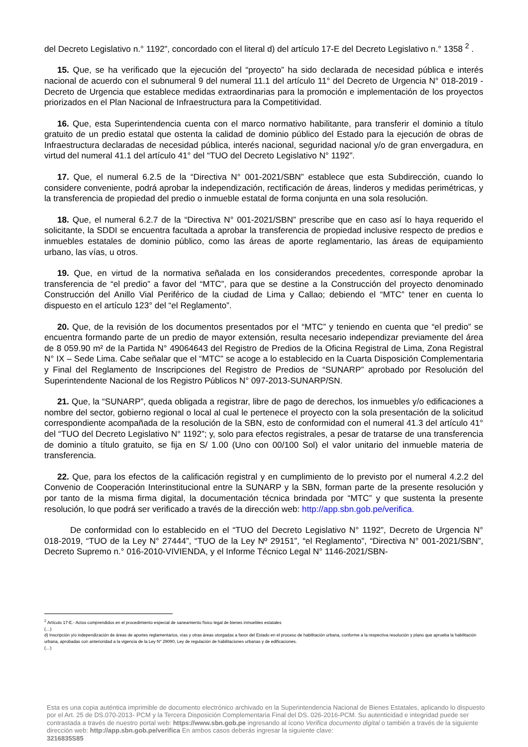del Decreto Legislativo n.° 1192”, concordado con el literal d) del artículo 17-E del Decreto Legislativo n.° 1358 <sup>2</sup> .
15. Que, se ha verificado que la ejecución del “proyecto” ha sido declarada de necesidad pública e interés nacional de acuerdo con el subnumeral 9 del numeral 11.1 del artículo 11° del Decreto de Urgencia N° 018-2019 - Decreto de Urgencia que establece medidas extraordinarias para la promoción e implementación de los proyectos priorizados en el Plan Nacional de Infraestructura para la Competitividad.
16. Que, esta Superintendencia cuenta con el marco normativo habilitante, para transferir el dominio a título gratuito de un predio estatal que ostenta la calidad de dominio público del Estado para la ejecución de obras de Infraestructura declaradas de necesidad pública, interés nacional, seguridad nacional y/o de gran envergadura, en virtud del numeral 41.1 del artículo 41° del “TUO del Decreto Legislativo N° 1192”.
17. Que, el numeral 6.2.5 de la “Directiva N° 001-2021/SBN” establece que esta Subdirección, cuando lo considere conveniente, podrá aprobar la independización, rectificación de áreas, linderos y medidas perimétricas, y la transferencia de propiedad del predio o inmueble estatal de forma conjunta en una sola resolución.
18. Que, el numeral 6.2.7 de la “Directiva N° 001-2021/SBN” prescribe que en caso así lo haya requerido el solicitante, la SDDI se encuentra facultada a aprobar la transferencia de propiedad inclusive respecto de predios e inmuebles estatales de dominio público, como las áreas de aporte reglamentario, las áreas de equipamiento urbano, las vías, u otros.
19. Que, en virtud de la normativa señalada en los considerandos precedentes, corresponde aprobar la transferencia de “el predio” a favor del “MTC”, para que se destine a la Construcción del proyecto denominado Construcción del Anillo Vial Periférico de la ciudad de Lima y Callao; debiendo el “MTC” tener en cuenta lo dispuesto en el artículo 123° del “el Reglamento”.
20. Que, de la revisión de los documentos presentados por el “MTC” y teniendo en cuenta que “el predio” se encuentra formando parte de un predio de mayor extensión, resulta necesario independizar previamente del área de 8 059.90 m² de la Partida N° 49064643 del Registro de Predios de la Oficina Registral de Lima, Zona Registral N° IX – Sede Lima. Cabe señalar que el “MTC” se acoge a lo establecido en la Cuarta Disposición Complementaria y Final del Reglamento de Inscripciones del Registro de Predios de “SUNARP” aprobado por Resolución del Superintendente Nacional de los Registro Públicos N° 097-2013-SUNARP/SN.
21. Que, la “SUNARP”, queda obligada a registrar, libre de pago de derechos, los inmuebles y/o edificaciones a nombre del sector, gobierno regional o local al cual le pertenece el proyecto con la sola presentación de la solicitud correspondiente acompañada de la resolución de la SBN, esto de conformidad con el numeral 41.3 del artículo 41° del “TUO del Decreto Legislativo N° 1192”; y, solo para efectos registrales, a pesar de tratarse de una transferencia de dominio a título gratuito, se fija en S/ 1.00 (Uno con 00/100 Sol) el valor unitario del inmueble materia de transferencia.
22. Que, para los efectos de la calificación registral y en cumplimiento de lo previsto por el numeral 4.2.2 del Convenio de Cooperación Interinstitucional entre la SUNARP y la SBN, forman parte de la presente resolución y por tanto de la misma firma digital, la documentación técnica brindada por “MTC” y que sustenta la presente resolución, lo que podrá ser verificado a través de la dirección web: http://app.sbn.gob.pe/verifica.
De conformidad con lo establecido en el “TUO del Decreto Legislativo N° 1192”, Decreto de Urgencia N° 018-2019, “TUO de la Ley N° 27444”, “TUO de la Ley Nº 29151”, “el Reglamento”, “Directiva N° 001-2021/SBN”, Decreto Supremo n.° 016-2010-VIVIENDA, y el Informe Técnico Legal N° 1146-2021/SBN-
<sup>2</sup> Artículo 17-E.- Actos comprendidos en el procedimiento especial de saneamiento físico legal de bienes inmuebles estatales
(…)
d) Inscripción y/o independización de áreas de aportes reglamentarios, vías y otras áreas otorgadas a favor del Estado en el proceso de habilitación urbana, conforme a la respectiva resolución y plano que aprueba la habilitación urbana, aprobadas con anterioridad a la vigencia de la Ley N° 29090, Ley de regulación de habilitaciones urbanas y de edificaciones.
(…)
Esta es una copia auténtica imprimible de documento electrónico archivado en la Superintendencia Nacional de Bienes Estatales, aplicando lo dispuesto por el Art. 25 de DS.070-2013- PCM y la Tercera Disposición Complementaria Final del DS. 026-2016-PCM. Su autenticidad e integridad puede ser contrastada a través de nuestro portal web: https://www.sbn.gob.pe ingresando al ícono Verifica documento digital o también a través de la siguiente dirección web: http://app.sbn.gob.pe/verifica En ambos casos deberás ingresar la siguiente clave:
3216835S85